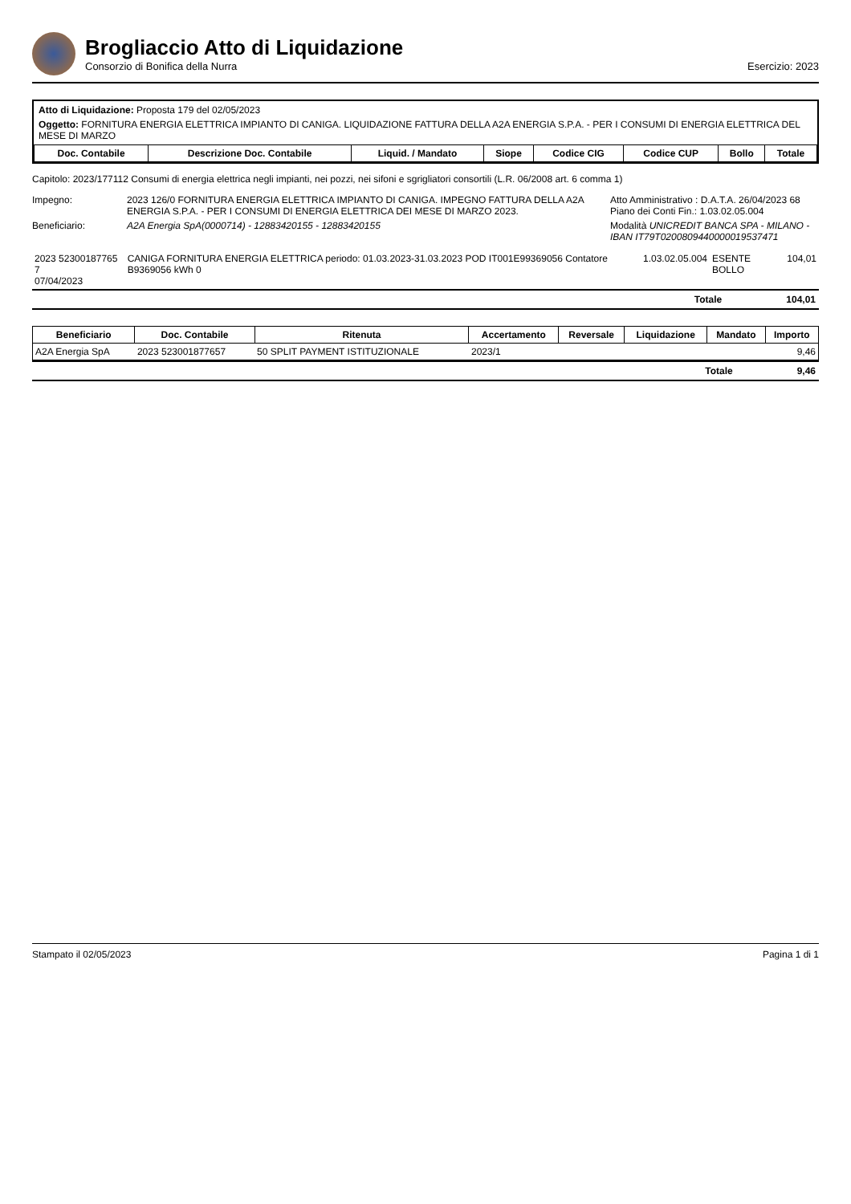Brogliaccio Atto di Liquidazione
Consorzio di Bonifica della Nurra Esercizio: 2023
Atto di Liquidazione: Proposta 179 del 02/05/2023
Oggetto: FORNITURA ENERGIA ELETTRICA IMPIANTO DI CANIGA. LIQUIDAZIONE FATTURA DELLA A2A ENERGIA S.P.A. - PER I CONSUMI DI ENERGIA ELETTRICA DEL MESE DI MARZO
| Doc. Contabile | Descrizione Doc. Contabile | Liquid. / Mandato | Siope | Codice CIG | Codice CUP | Bollo | Totale |
| --- | --- | --- | --- | --- | --- | --- | --- |
Capitolo: 2023/177112 Consumi di energia elettrica negli impianti, nei pozzi, nei sifoni e sgrigliatori consortili (L.R. 06/2008 art. 6 comma 1)
Impegno:
2023 126/0 FORNITURA ENERGIA ELETTRICA IMPIANTO DI CANIGA. IMPEGNO FATTURA DELLA A2A ENERGIA S.P.A. - PER I CONSUMI DI ENERGIA ELETTRICA DEI MESE DI MARZO 2023.
Atto Amministrativo : D.A.T.A. 26/04/2023 68
Piano dei Conti Fin.: 1.03.02.05.004
Beneficiario:
A2A Energia SpA(0000714) - 12883420155 - 12883420155
Modalità UNICREDIT BANCA SPA - MILANO - IBAN IT79T0200809440000019537471
| 2023 52300187765 7 07/04/2023 | CANIGA FORNITURA ENERGIA ELETTRICA periodo: 01.03.2023-31.03.2023 POD IT001E99369056 Contatore B9369056 kWh 0 | 1.03.02.05.004 | ESENTE BOLLO | 104,01 |
Totale 104,01
| Beneficiario | Doc. Contabile | Ritenuta | Accertamento | Reversale | Liquidazione | Mandato | Importo |
| --- | --- | --- | --- | --- | --- | --- | --- |
| A2A Energia SpA | 2023 523001877657 | 50 SPLIT PAYMENT ISTITUZIONALE | 2023/1 | | | | 9,46 |
Totale 9,46
Stampato il 02/05/2023 Pagina 1 di 1